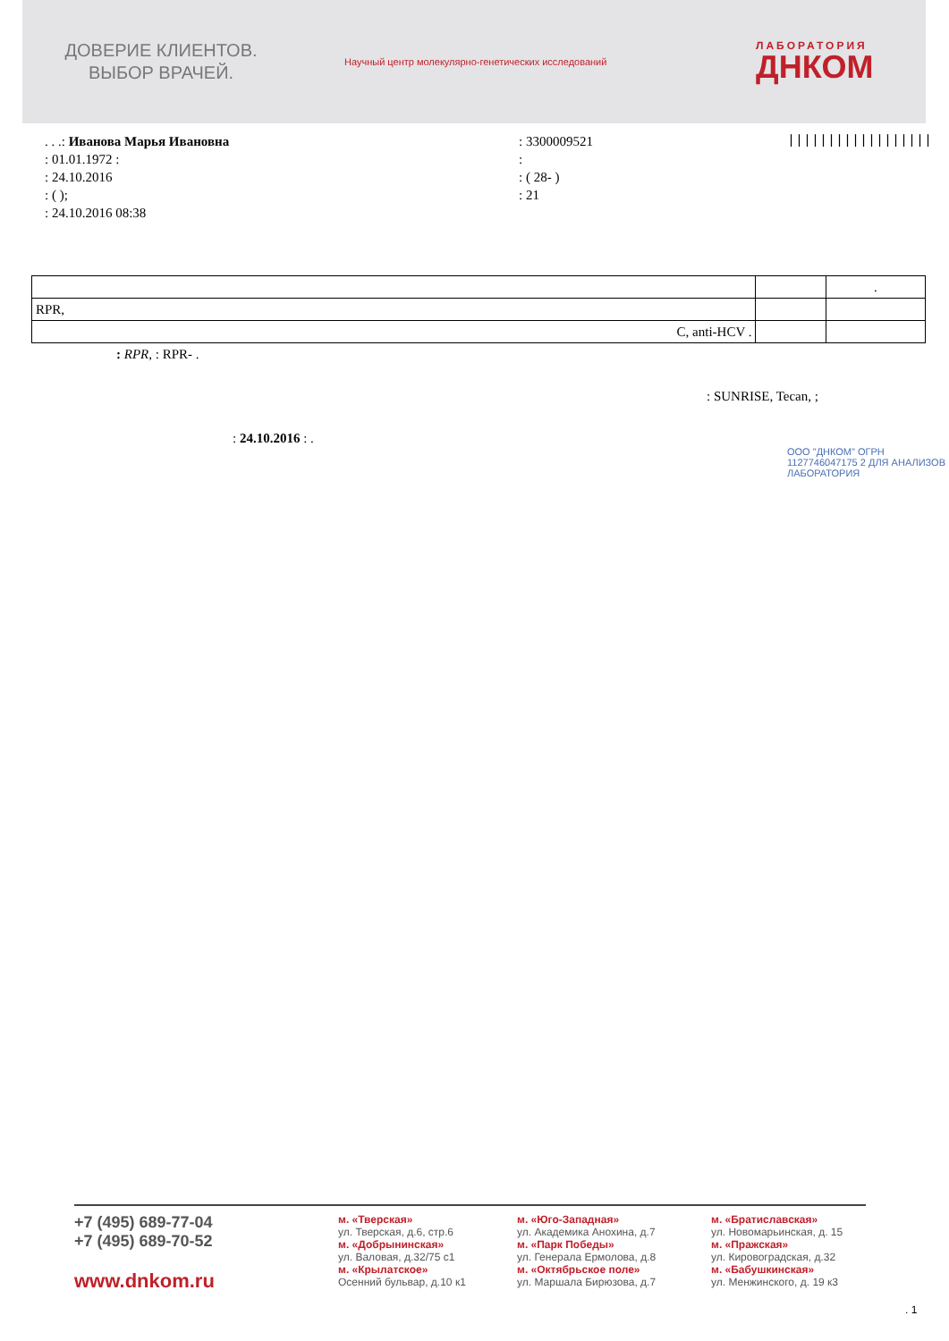ДОВЕРИЕ КЛИЕНТОВ.
ВЫБОР ВРАЧЕЙ.
Научный центр молекулярно-генетических исследований
ЛАБОРАТОРИЯ
ДНКОМ
. . .: Иванова Марья Ивановна
: 01.01.1972 :
: 24.10.2016
: ( );
: 24.10.2016 08:38
: 3300009521
:
: ( 28- )
: 21
||||||||||||||||||
| | | . |
| --- | --- | --- |
| RPR, | | |
| C, anti-HCV . | | |
: RPR, : RPR- .
: SUNRISE, Tecan, ;
: 24.10.2016 : .
ООО "ДНКОМ" ОГРН 1127746047175 2 ДЛЯ АНАЛИЗОВ ЛАБОРАТОРИЯ
+7 (495) 689-77-04
+7 (495) 689-70-52
www.dnkom.ru
м. «Тверская»
ул. Тверская, д.6, стр.6
м. «Добрынинская»
ул. Валовая, д.32/75 с1
м. «Крылатское»
Осенний бульвар, д.10 к1
м. «Юго-Западная»
ул. Академика Анохина, д.7
м. «Парк Победы»
ул. Генерала Ермолова, д.8
м. «Октябрьское поле»
ул. Маршала Бирюзова, д.7
м. «Братиславская»
ул. Новомарьинская, д. 15
м. «Пражская»
ул. Кировоградская, д.32
м. «Бабушкинская»
ул. Менжинского, д. 19 к3
. 1